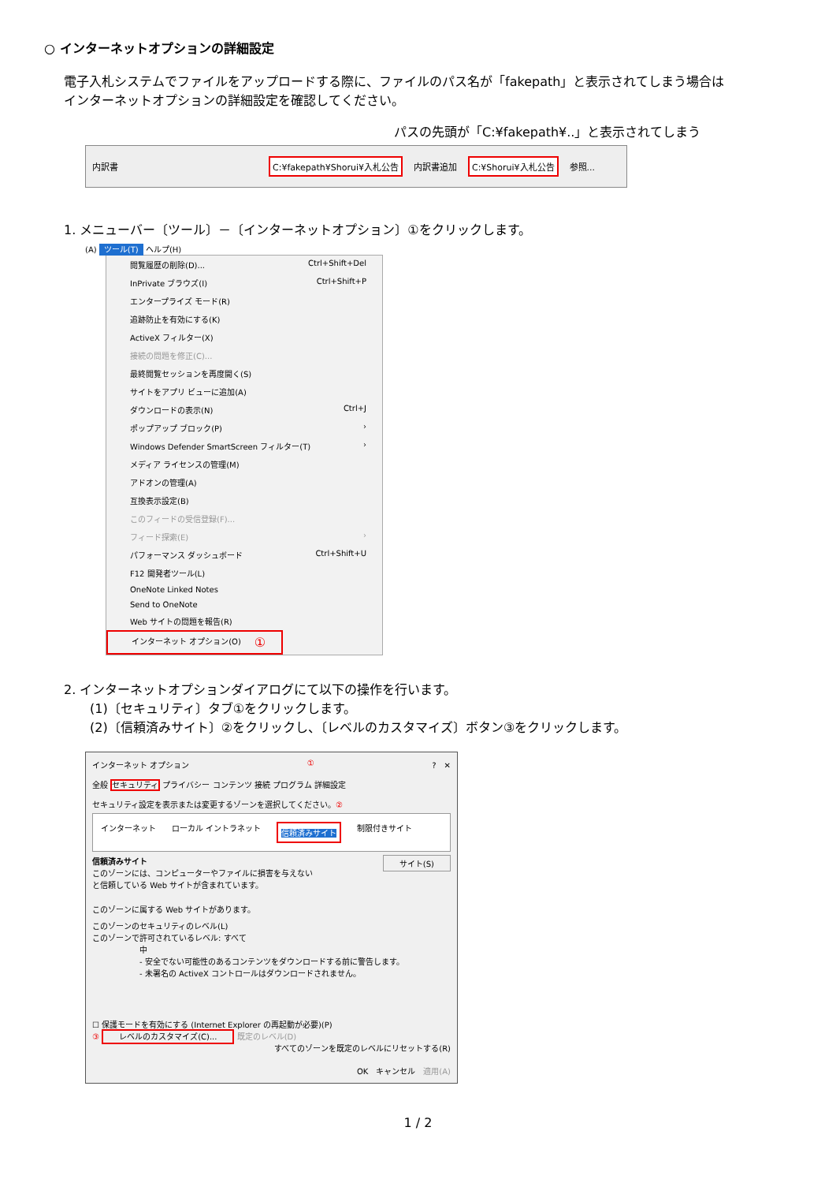○ インターネットオプションの詳細設定
電子入札システムでファイルをアップロードする際に、ファイルのパス名が「fakepath」と表示されてしまう場合は
インターネットオプションの詳細設定を確認してください。
パスの先頭が「C:¥fakepath¥..」と表示されてしまう
内訳書 C:¥fakepath¥Shorui¥入札公告 内訳書追加 C:¥Shorui¥入札公告 参照...
1. メニューバー〔ツール〕－〔インターネットオプション〕①をクリックします。
(A) ツール(T) ヘルプ(H)
閲覧履歴の削除(D)... Ctrl+Shift+Del
InPrivate ブラウズ(I) Ctrl+Shift+P
エンタープライズ モード(R)
追跡防止を有効にする(K)
ActiveX フィルター(X)
接続の問題を修正(C)...
最終閲覧セッションを再度開く(S)
サイトをアプリ ビューに追加(A)
ダウンロードの表示(N) Ctrl+J
ポップアップ ブロック(P) ›
Windows Defender SmartScreen フィルター(T) ›
メディア ライセンスの管理(M)
アドオンの管理(A)
互換表示設定(B)
このフィードの受信登録(F)...
フィード探索(E) ›
パフォーマンス ダッシュボード Ctrl+Shift+U
F12 開発者ツール(L)
OneNote Linked Notes
Send to OneNote
Web サイトの問題を報告(R)
インターネット オプション(O) ①
2. インターネットオプションダイアログにて以下の操作を行います。
(1)〔セキュリティ〕タブ①をクリックします。
(2)〔信頼済みサイト〕②をクリックし、〔レベルのカスタマイズ〕ボタン③をクリックします。
インターネット オプション ①?　✕
全般 セキュリティ プライバシー コンテンツ 接続 プログラム 詳細設定
セキュリティ設定を表示または変更するゾーンを選択してください。②
インターネット ローカル イントラネット 信頼済みサイト 制限付きサイト
信頼済みサイト サイト(S)
このゾーンには、コンピューターやファイルに損害を与えない
と信頼している Web サイトが含まれています。
このゾーンに属する Web サイトがあります。
このゾーンのセキュリティのレベル(L)
このゾーンで許可されているレベル: すべて
中
- 安全でない可能性のあるコンテンツをダウンロードする前に警告します。
- 未署名の ActiveX コントロールはダウンロードされません。
☐ 保護モードを有効にする (Internet Explorer の再起動が必要)(P)
③ レベルのカスタマイズ(C)... 既定のレベル(D)
すべてのゾーンを既定のレベルにリセットする(R)
OK　キャンセル　適用(A)
1 / 2